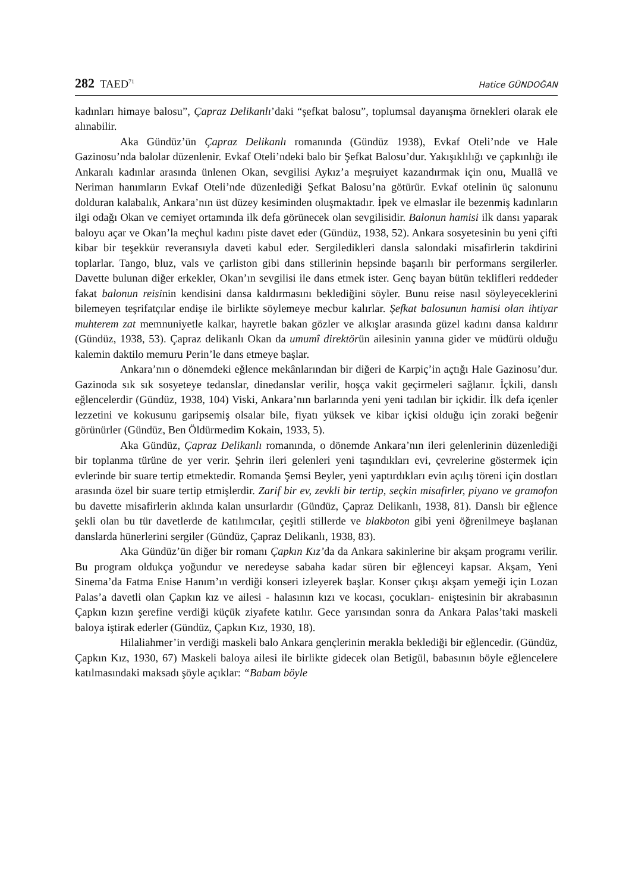282 TAED<sup>71</sup> Hatice GÜNDOĞAN
kadınları himaye balosu”, Çapraz Delikanlı’daki “şefkat balosu”, toplumsal dayanışma örnekleri olarak ele alınabilir.
Aka Gündüz’ün Çapraz Delikanlı romanında (Gündüz 1938), Evkaf Oteli’nde ve Hale Gazinosu’nda balolar düzenlenir. Evkaf Oteli’ndeki balo bir Şefkat Balosu’dur. Yakışıklılığı ve çapkınlığı ile Ankaralı kadınlar arasında ünlenen Okan, sevgilisi Aykız’a meşruiyet kazandırmak için onu, Muallâ ve Neriman hanımların Evkaf Oteli’nde düzenlediği Şefkat Balosu’na götürür. Evkaf otelinin üç salonunu dolduran kalabalık, Ankara’nın üst düzey kesiminden oluşmaktadır. İpek ve elmaslar ile bezenmiş kadınların ilgi odağı Okan ve cemiyet ortamında ilk defa görünecek olan sevgilisidir. Balonun hamisi ilk dansı yaparak baloyu açar ve Okan’la meçhul kadını piste davet eder (Gündüz, 1938, 52). Ankara sosyetesinin bu yeni çifti kibar bir teşekkür reveransıyla daveti kabul eder. Sergiledikleri dansla salondaki misafirlerin takdirini toplarlar. Tango, bluz, vals ve çarliston gibi dans stillerinin hepsinde başarılı bir performans sergilerler. Davette bulunan diğer erkekler, Okan’ın sevgilisi ile dans etmek ister. Genç bayan bütün teklifleri reddeder fakat balonun reisinin kendisini dansa kaldırmasını beklediğini söyler. Bunu reise nasıl söyleyeceklerini bilemeyen teşrifatçılar endişe ile birlikte söylemeye mecbur kalırlar. Şefkat balosunun hamisi olan ihtiyar muhterem zat memnuniyetle kalkar, hayretle bakan gözler ve alkışlar arasında güzel kadını dansa kaldırır (Gündüz, 1938, 53). Çapraz delikanlı Okan da umumî direktörün ailesinin yanına gider ve müdürü olduğu kalemin daktilo memuru Perin’le dans etmeye başlar.
Ankara’nın o dönemdeki eğlence mekânlarından bir diğeri de Karpiç’in açtığı Hale Gazinosu’dur. Gazinoda sık sık sosyeteye tedanslar, dinedanslar verilir, hoşça vakit geçirmeleri sağlanır. İçkili, danslı eğlencelerdir (Gündüz, 1938, 104) Viski, Ankara’nın barlarında yeni yeni tadılan bir içkidir. İlk defa içenler lezzetini ve kokusunu garipsemiş olsalar bile, fiyatı yüksek ve kibar içkisi olduğu için zoraki beğenir görünürler (Gündüz, Ben Öldürmedim Kokain, 1933, 5).
Aka Gündüz, Çapraz Delikanlı romanında, o dönemde Ankara’nın ileri gelenlerinin düzenlediği bir toplanma türüne de yer verir. Şehrin ileri gelenleri yeni taşındıkları evi, çevrelerine göstermek için evlerinde bir suare tertip etmektedir. Romanda Şemsi Beyler, yeni yaptırdıkları evin açılış töreni için dostları arasında özel bir suare tertip etmişlerdir. Zarif bir ev, zevkli bir tertip, seçkin misafirler, piyano ve gramofon bu davette misafirlerin aklında kalan unsurlardır (Gündüz, Çapraz Delikanlı, 1938, 81). Danslı bir eğlence şekli olan bu tür davetlerde de katılımcılar, çeşitli stillerde ve blakboton gibi yeni öğrenilmeye başlanan danslarda hünerlerini sergiler (Gündüz, Çapraz Delikanlı, 1938, 83).
Aka Gündüz’ün diğer bir romanı Çapkın Kız’da da Ankara sakinlerine bir akşam programı verilir. Bu program oldukça yoğundur ve neredeyse sabaha kadar süren bir eğlenceyi kapsar. Akşam, Yeni Sinema’da Fatma Enise Hanım’ın verdiği konseri izleyerek başlar. Konser çıkışı akşam yemeği için Lozan Palas’a davetli olan Çapkın kız ve ailesi - halasının kızı ve kocası, çocukları- eniştesinin bir akrabasının Çapkın kızın şerefine verdiği küçük ziyafete katılır. Gece yarısından sonra da Ankara Palas’taki maskeli baloya iştirak ederler (Gündüz, Çapkın Kız, 1930, 18).
Hilaliahmer’in verdiği maskeli balo Ankara gençlerinin merakla beklediği bir eğlencedir. (Gündüz, Çapkın Kız, 1930, 67) Maskeli baloya ailesi ile birlikte gidecek olan Betigül, babasının böyle eğlencelere katılmasındaki maksadı şöyle açıklar: “Babam böyle